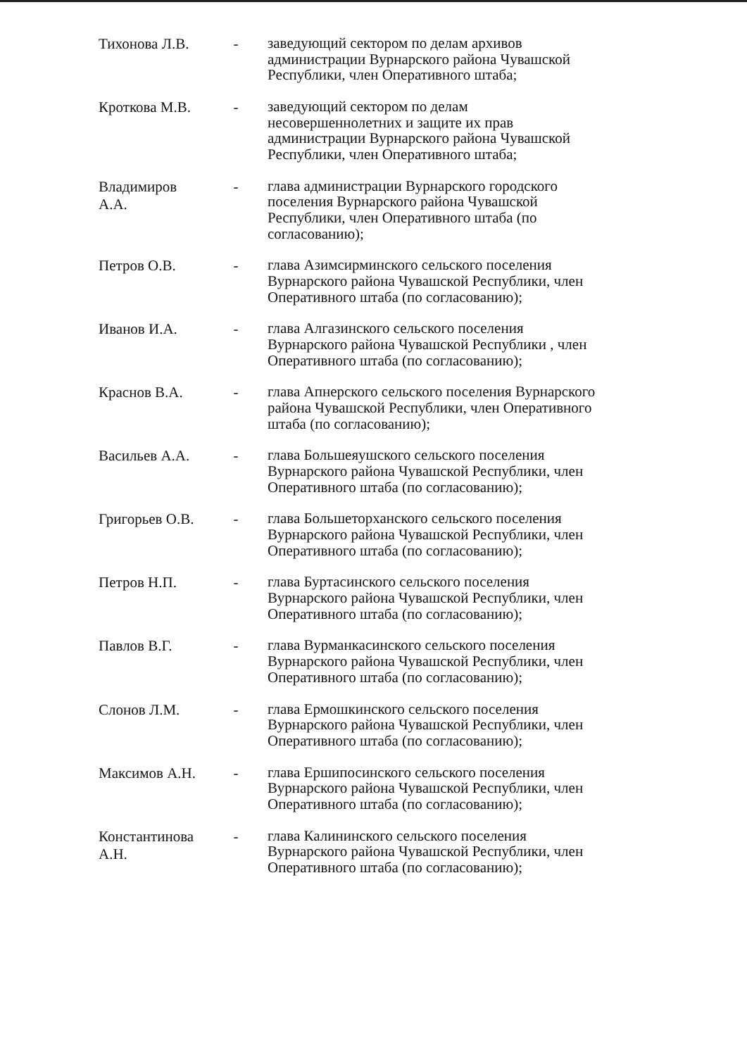Тихонова Л.В. -
заведующий сектором по делам архивов администрации Вурнарского района Чувашской Республики, член Оперативного штаба;
Кроткова М.В. -
заведующий сектором по делам несовершеннолетних и защите их прав администрации Вурнарского района Чувашской Республики, член Оперативного штаба;
Владимиров А.А. -
глава администрации Вурнарского городского поселения Вурнарского района Чувашской Республики, член Оперативного штаба (по согласованию);
Петров О.В. -
глава Азимсирминского сельского поселения Вурнарского района Чувашской Республики, член Оперативного штаба (по согласованию);
Иванов И.А. -
глава Алгазинского сельского поселения Вурнарского района Чувашской Республики , член Оперативного штаба (по согласованию);
Краснов В.А. -
глава Апнерского сельского поселения Вурнарского района Чувашской Республики, член Оперативного штаба (по согласованию);
Васильев А.А. -
глава Большеяушского сельского поселения Вурнарского района Чувашской Республики, член Оперативного штаба (по согласованию);
Григорьев О.В. -
глава Большеторханского сельского поселения Вурнарского района Чувашской Республики, член Оперативного штаба (по согласованию);
Петров Н.П. -
глава Буртасинского сельского поселения Вурнарского района Чувашской Республики, член Оперативного штаба (по согласованию);
Павлов В.Г. -
глава Вурманкасинского сельского поселения Вурнарского района Чувашской Республики, член Оперативного штаба (по согласованию);
Слонов Л.М. -
глава Ермошкинского сельского поселения Вурнарского района Чувашской Республики, член Оперативного штаба (по согласованию);
Максимов А.Н. -
глава Ершипосинского сельского поселения Вурнарского района Чувашской Республики, член Оперативного штаба (по согласованию);
Константинова А.Н. -
глава Калининского сельского поселения Вурнарского района Чувашской Республики, член Оперативного штаба (по согласованию);